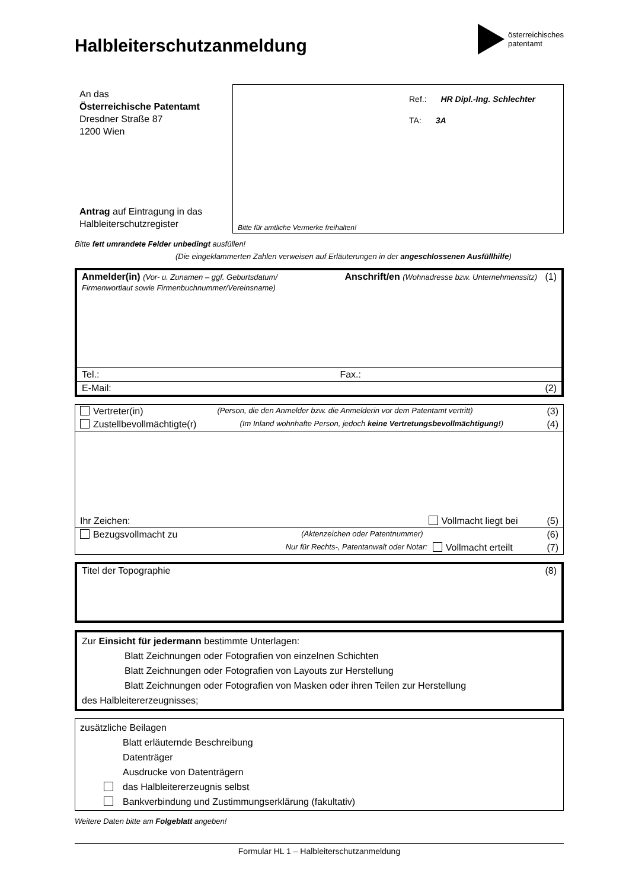Halbleiterschutzanmeldung
österreichisches
patentamt
An das
Österreichische Patentamt
Dresdner Straße 87
1200 Wien
Antrag auf Eintragung in das Halbleiterschutzregister
Ref.: HR Dipl.-Ing. Schlechter
TA: 3A
Bitte für amtliche Vermerke freihalten!
Bitte fett umrandete Felder unbedingt ausfüllen!
(Die eingeklammerten Zahlen verweisen auf Erläuterungen in der angeschlossenen Ausfüllhilfe)
Anmelder(in) (Vor- u. Zunamen – ggf. Geburtsdatum/
Firmenwortlaut sowie Firmenbuchnummer/Vereinsname)
Anschrift/en (Wohnadresse bzw. Unternehmenssitz) (1)
Tel.: Fax.:
E-Mail: (2)
Vertreter(in) (Person, die den Anmelder bzw. die Anmelderin vor dem Patentamt vertritt) (3)
Zustellbevollmächtigte(r) (Im Inland wohnhafte Person, jedoch keine Vertretungsbevollmächtigung!) (4)
Ihr Zeichen: Vollmacht liegt bei (5)
Bezugsvollmacht zu (Aktenzeichen oder Patentnummer) (6)
Nur für Rechts-, Patentanwalt oder Notar: Vollmacht erteilt (7)
Titel der Topographie (8)
Zur Einsicht für jedermann bestimmte Unterlagen:
Blatt Zeichnungen oder Fotografien von einzelnen Schichten
Blatt Zeichnungen oder Fotografien von Layouts zur Herstellung
Blatt Zeichnungen oder Fotografien von Masken oder ihren Teilen zur Herstellung
des Halbleitererzeugnisses;
zusätzliche Beilagen
Blatt erläuternde Beschreibung
Datenträger
Ausdrucke von Datenträgern
das Halbleitererzeugnis selbst
Bankverbindung und Zustimmungserklärung (fakultativ)
Weitere Daten bitte am Folgeblatt angeben!
Formular HL 1 – Halbleiterschutzanmeldung